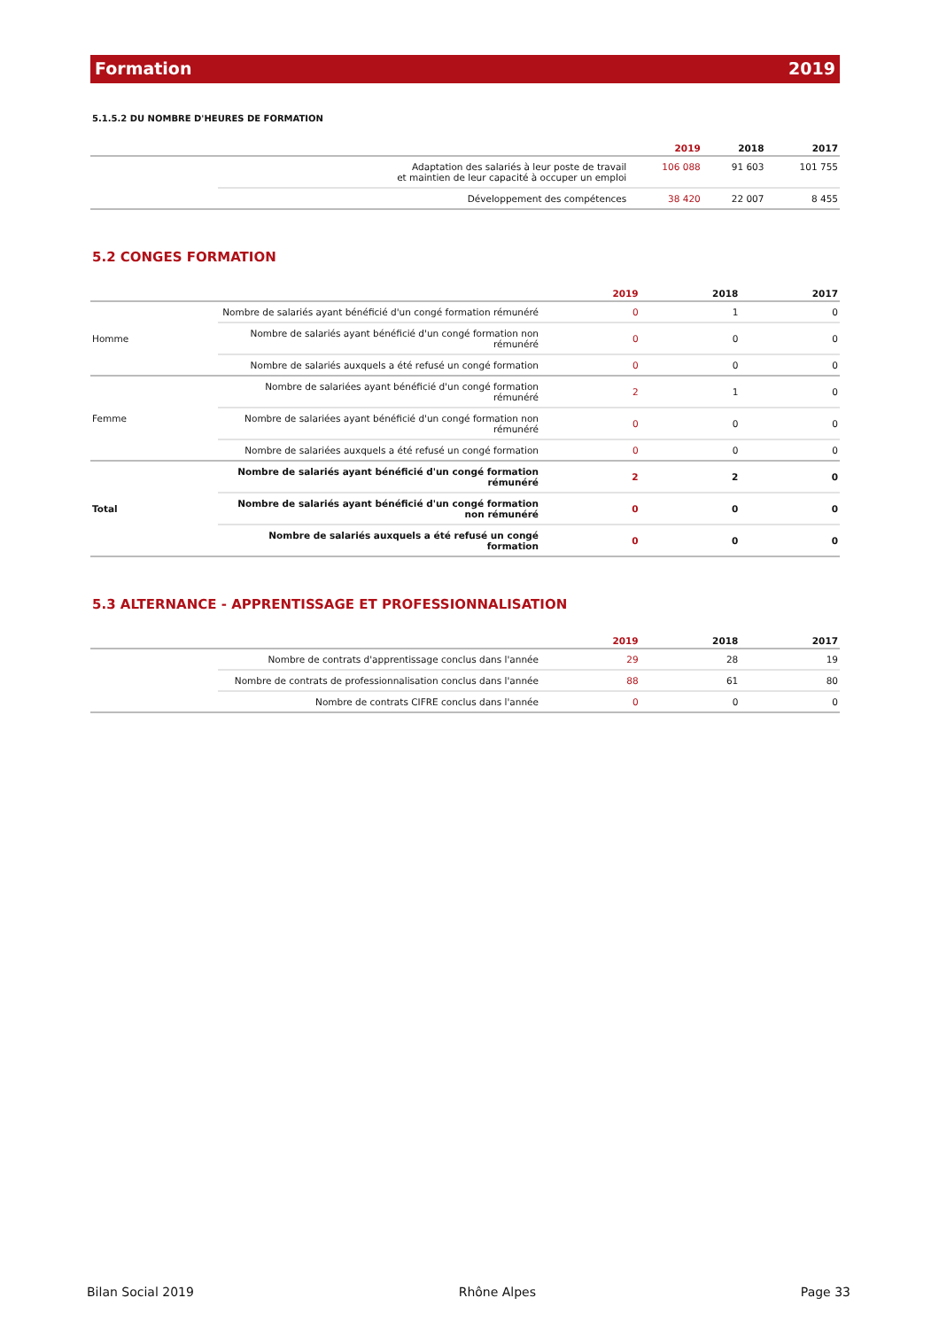Formation 2019
5.1.5.2 DU NOMBRE D'HEURES DE FORMATION
| | | 2019 | 2018 | 2017 |
| --- | --- | --- | --- | --- |
| | Adaptation des salariés à leur poste de travail et maintien de leur capacité à occuper un emploi | 106 088 | 91 603 | 101 755 |
| | Développement des compétences | 38 420 | 22 007 | 8 455 |
5.2 CONGES FORMATION
| | | 2019 | 2018 | 2017 |
| --- | --- | --- | --- | --- |
| Homme | Nombre de salariés ayant bénéficié d'un congé formation rémunéré | 0 | 1 | 0 |
| | Nombre de salariés ayant bénéficié d'un congé formation non rémunéré | 0 | 0 | 0 |
| | Nombre de salariés auxquels a été refusé un congé formation | 0 | 0 | 0 |
| Femme | Nombre de salariées ayant bénéficié d'un congé formation rémunéré | 2 | 1 | 0 |
| | Nombre de salariées ayant bénéficié d'un congé formation non rémunéré | 0 | 0 | 0 |
| | Nombre de salariées auxquels a été refusé un congé formation | 0 | 0 | 0 |
| Total | Nombre de salariés ayant bénéficié d'un congé formation rémunéré | 2 | 2 | 0 |
| | Nombre de salariés ayant bénéficié d'un congé formation non rémunéré | 0 | 0 | 0 |
| | Nombre de salariés auxquels a été refusé un congé formation | 0 | 0 | 0 |
5.3 ALTERNANCE - APPRENTISSAGE ET PROFESSIONNALISATION
| | | 2019 | 2018 | 2017 |
| --- | --- | --- | --- | --- |
| | Nombre de contrats d'apprentissage conclus dans l'année | 29 | 28 | 19 |
| | Nombre de contrats de professionnalisation conclus dans l'année | 88 | 61 | 80 |
| | Nombre de contrats CIFRE conclus dans l'année | 0 | 0 | 0 |
Bilan Social 2019 Rhône Alpes Page 33